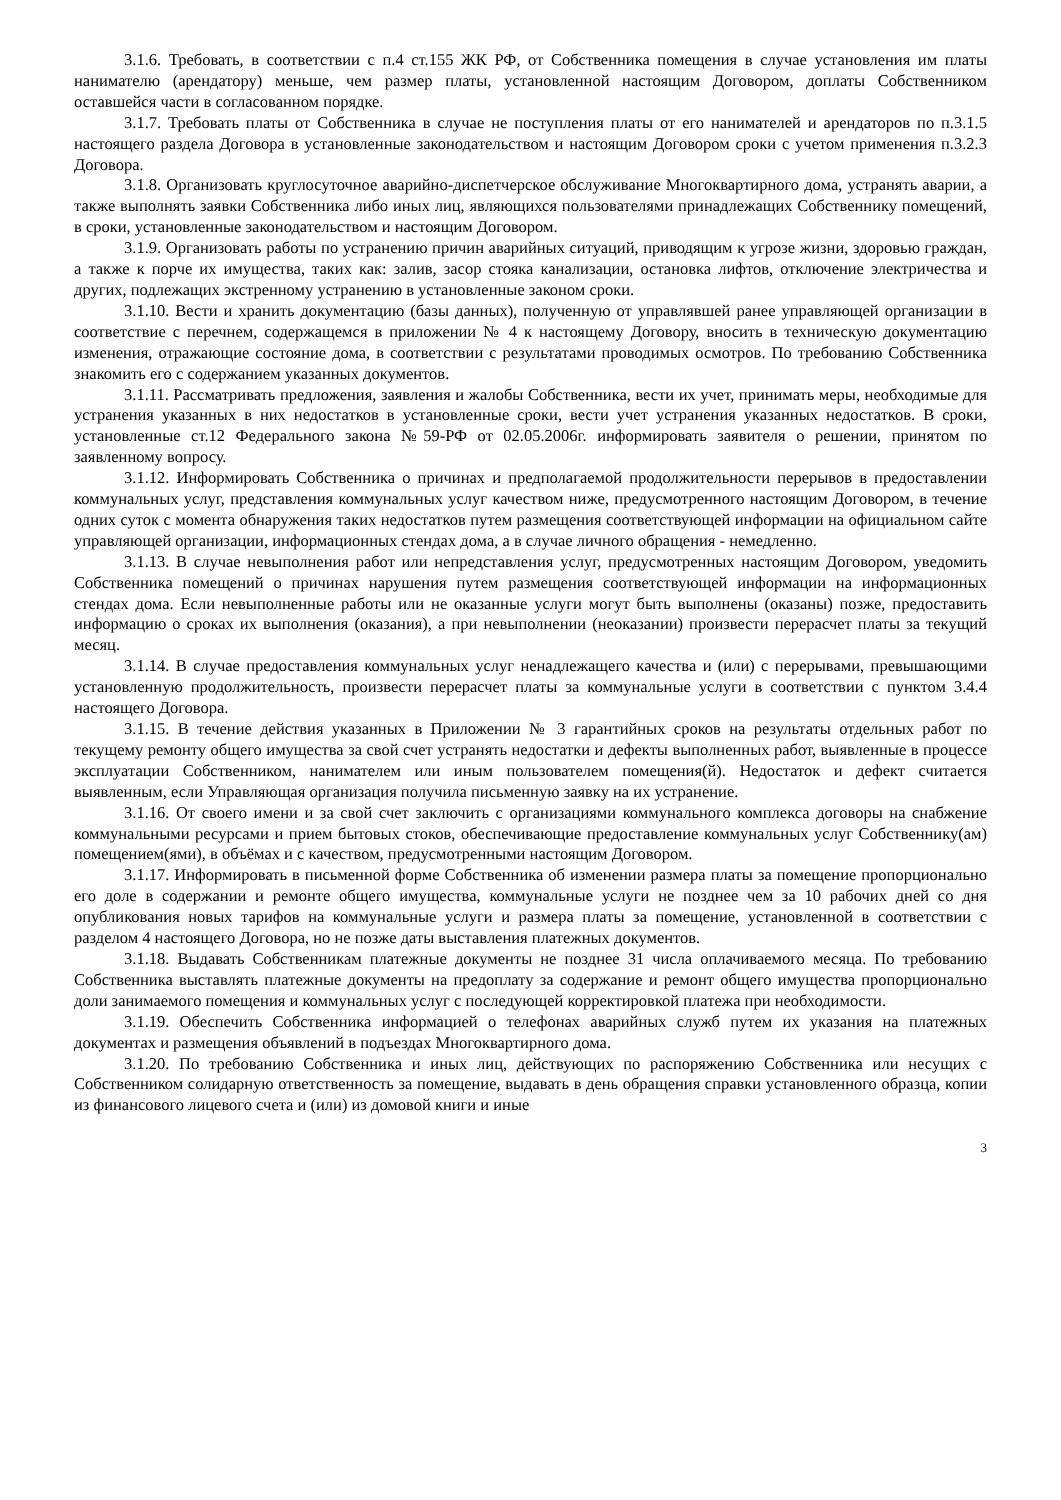3.1.6. Требовать, в соответствии с п.4 ст.155 ЖК РФ, от Собственника помещения в случае установления им платы нанимателю (арендатору) меньше, чем размер платы, установленной настоящим Договором, доплаты Собственником оставшейся части в согласованном порядке.
3.1.7. Требовать платы от Собственника в случае не поступления платы от его нанимателей и арендаторов по п.3.1.5 настоящего раздела Договора в установленные законодательством и настоящим Договором сроки с учетом применения п.3.2.3 Договора.
3.1.8. Организовать круглосуточное аварийно-диспетчерское обслуживание Многоквартирного дома, устранять аварии, а также выполнять заявки Собственника либо иных лиц, являющихся пользователями принадлежащих Собственнику помещений, в сроки, установленные законодательством и настоящим Договором.
3.1.9. Организовать работы по устранению причин аварийных ситуаций, приводящим к угрозе жизни, здоровью граждан, а также к порче их имущества, таких как: залив, засор стояка канализации, остановка лифтов, отключение электричества и других, подлежащих экстренному устранению в установленные законом сроки.
3.1.10. Вести и хранить документацию (базы данных), полученную от управлявшей ранее управляющей организации в соответствие с перечнем, содержащемся в приложении № 4 к настоящему Договору, вносить в техническую документацию изменения, отражающие состояние дома, в соответствии с результатами проводимых осмотров. По требованию Собственника знакомить его с содержанием указанных документов.
3.1.11. Рассматривать предложения, заявления и жалобы Собственника, вести их учет, принимать меры, необходимые для устранения указанных в них недостатков в установленные сроки, вести учет устранения указанных недостатков. В сроки, установленные ст.12 Федерального закона №59-РФ от 02.05.2006г. информировать заявителя о решении, принятом по заявленному вопросу.
3.1.12. Информировать Собственника о причинах и предполагаемой продолжительности перерывов в предоставлении коммунальных услуг, представления коммунальных услуг качеством ниже, предусмотренного настоящим Договором, в течение одних суток с момента обнаружения таких недостатков путем размещения соответствующей информации на официальном сайте управляющей организации, информационных стендах дома, а в случае личного обращения - немедленно.
3.1.13. В случае невыполнения работ или непредставления услуг, предусмотренных настоящим Договором, уведомить Собственника помещений о причинах нарушения путем размещения соответствующей информации на информационных стендах дома. Если невыполненные работы или не оказанные услуги могут быть выполнены (оказаны) позже, предоставить информацию о сроках их выполнения (оказания), а при невыполнении (неоказании) произвести перерасчет платы за текущий месяц.
3.1.14. В случае предоставления коммунальных услуг ненадлежащего качества и (или) с перерывами, превышающими установленную продолжительность, произвести перерасчет платы за коммунальные услуги в соответствии с пунктом 3.4.4 настоящего Договора.
3.1.15. В течение действия указанных в Приложении № 3 гарантийных сроков на результаты отдельных работ по текущему ремонту общего имущества за свой счет устранять недостатки и дефекты выполненных работ, выявленные в процессе эксплуатации Собственником, нанимателем или иным пользователем помещения(й). Недостаток и дефект считается выявленным, если Управляющая организация получила письменную заявку на их устранение.
3.1.16. От своего имени и за свой счет заключить с организациями коммунального комплекса договоры на снабжение коммунальными ресурсами и прием бытовых стоков, обеспечивающие предоставление коммунальных услуг Собственнику(ам) помещением(ями), в объёмах и с качеством, предусмотренными настоящим Договором.
3.1.17. Информировать в письменной форме Собственника об изменении размера платы за помещение пропорционально его доле в содержании и ремонте общего имущества, коммунальные услуги не позднее чем за 10 рабочих дней со дня опубликования новых тарифов на коммунальные услуги и размера платы за помещение, установленной в соответствии с разделом 4 настоящего Договора, но не позже даты выставления платежных документов.
3.1.18. Выдавать Собственникам платежные документы не позднее 31 числа оплачиваемого месяца. По требованию Собственника выставлять платежные документы на предоплату за содержание и ремонт общего имущества пропорционально доли занимаемого помещения и коммунальных услуг с последующей корректировкой платежа при необходимости.
3.1.19. Обеспечить Собственника информацией о телефонах аварийных служб путем их указания на платежных документах и размещения объявлений в подъездах Многоквартирного дома.
3.1.20. По требованию Собственника и иных лиц, действующих по распоряжению Собственника или несущих с Собственником солидарную ответственность за помещение, выдавать в день обращения справки установленного образца, копии из финансового лицевого счета и (или) из домовой книги и иные
3